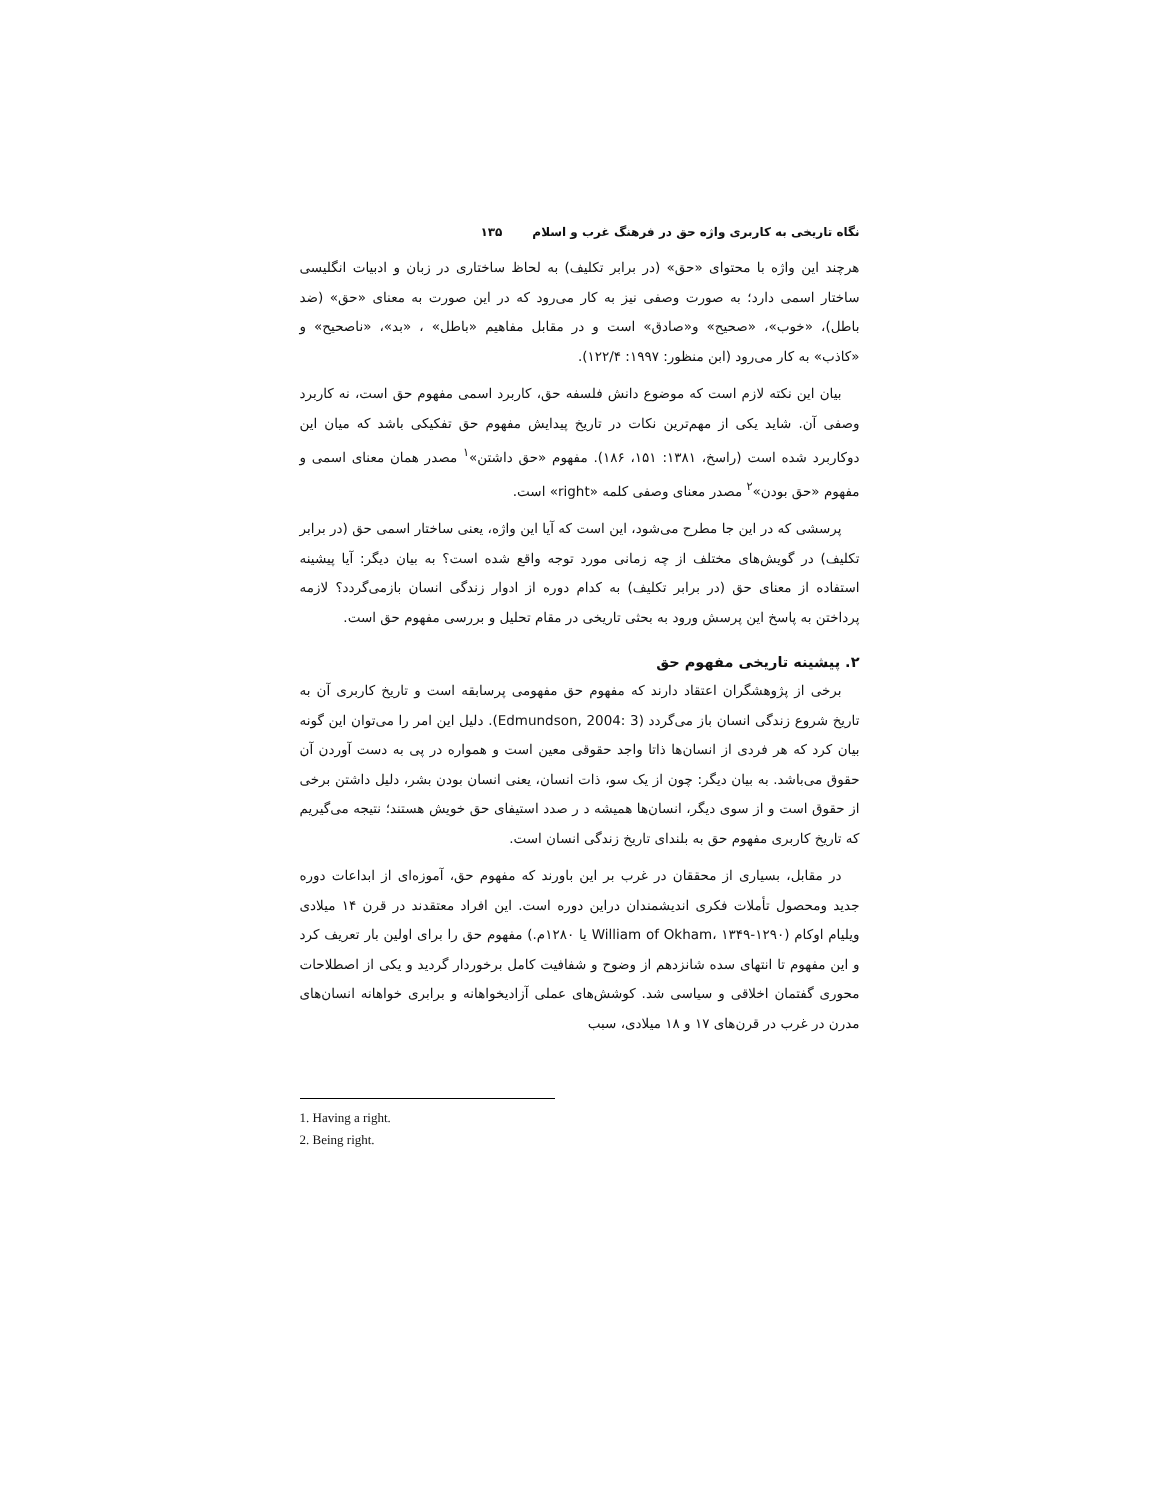نگاه تاریخی به کاربری واژه حق در فرهنگ غرب و اسلام ۱۳۵
هرچند این واژه با محتوای «حق» (در برابر تکلیف) به لحاظ ساختاری در زبان و ادبیات انگلیسی ساختار اسمی دارد؛ به صورت وصفی نیز به کار می‌رود که در این صورت به معنای «حق» (ضد باطل)، «خوب»، «صحیح» و«صادق» است و در مقابل مفاهیم «باطل» ، «بد»، «ناصحیح» و «کاذب» به کار می‌رود (ابن منظور: ۱۹۹۷: ۱۲۲/۴).
بیان این نکته لازم است که موضوع دانش فلسفه حق، کاربرد اسمی مفهوم حق است، نه کاربرد وصفی آن. شاید یکی از مهم‌ترین نکات در تاریخ پیدایش مفهوم حق تفکیکی باشد که میان این دوکاربرد شده است (راسخ، ۱۳۸۱: ۱۵۱، ۱۸۶). مفهوم «حق داشتن»<sup>۱</sup> مصدر همان معنای اسمی و مفهوم «حق بودن»<sup>۲</sup> مصدر معنای وصفی کلمه «right» است.
پرسشی که در این جا مطرح می‌شود، این است که آیا این واژه، یعنی ساختار اسمی حق (در برابر تکلیف) در گویش‌های مختلف از چه زمانی مورد توجه واقع شده است؟ به بیان دیگر: آیا پیشینه استفاده از معنای حق (در برابر تکلیف) به کدام دوره از ادوار زندگی انسان بازمی‌گردد؟ لازمه پرداختن به پاسخ این پرسش ورود به بحثی تاریخی در مقام تحلیل و بررسی مفهوم حق است.
۲. پیشینه تاریخی مفهوم حق
برخی از پژوهشگران اعتقاد دارند که مفهوم حق مفهومی پرسابقه است و تاریخ کاربری آن به تاریخ شروع زندگی انسان باز می‌گردد (Edmundson, 2004: 3). دلیل این امر را می‌توان این گونه بیان کرد که هر فردی از انسان‌ها ذاتا واجد حقوقی معین است و همواره در پی به دست آوردن آن حقوق می‌باشد. به بیان دیگر: چون از یک سو، ذات انسان، یعنی انسان بودن بشر، دلیل داشتن برخی از حقوق است و از سوی دیگر، انسان‌ها همیشه د ر صدد استیفای حق خویش هستند؛ نتیجه می‌گیریم که تاریخ کاربری مفهوم حق به بلندای تاریخ زندگی انسان است.
در مقابل، بسیاری از محققان در غرب بر این باورند که مفهوم حق، آموزه‌ای از ابداعات دوره جدید ومحصول تأملات فکری اندیشمندان دراین دوره است. این افراد معتقدند در قرن ۱۴ میلادی ویلیام اوکام (William of Okham، ۱۳۴۹-۱۲۹۰ یا ۱۲۸۰م.) مفهوم حق را برای اولین بار تعریف کرد و این مفهوم تا انتهای سده شانزدهم از وضوح و شفافیت کامل برخوردار گردید و یکی از اصطلاحات محوری گفتمان اخلاقی و سیاسی شد. کوشش‌های عملی آزادیخواهانه و برابری خواهانه انسان‌های مدرن در غرب در قرن‌های ۱۷ و ۱۸ میلادی، سبب
1. Having a right.
2. Being right.